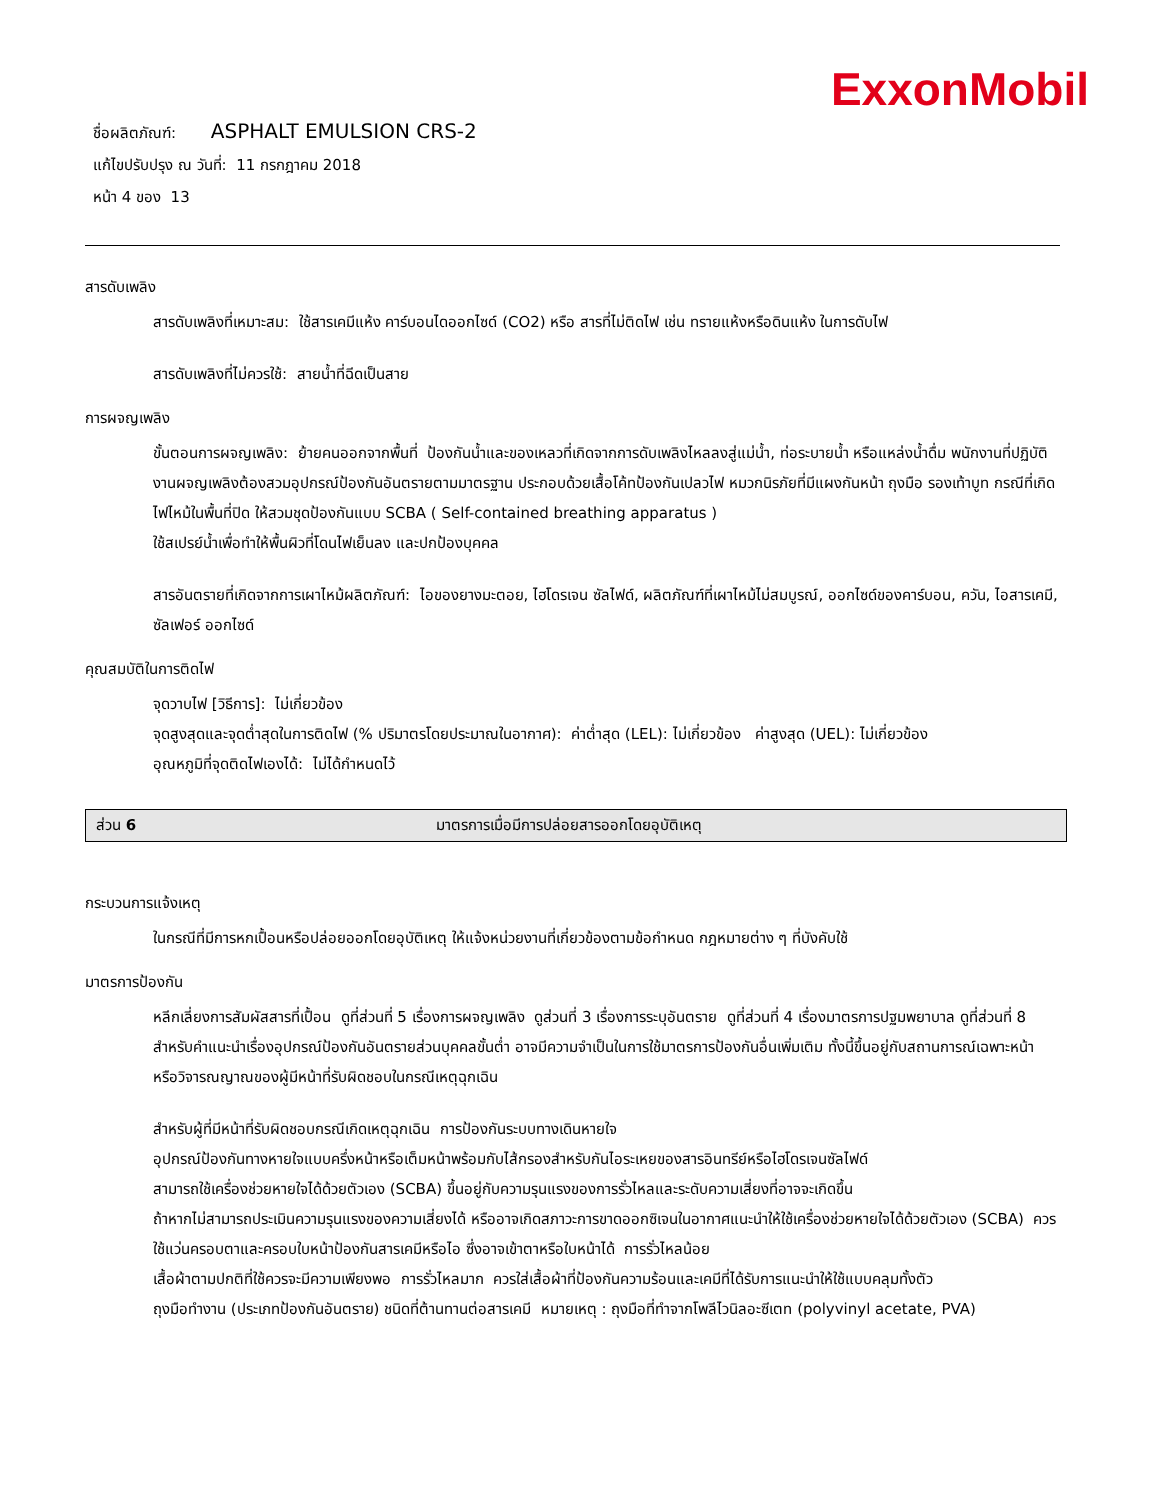ExxonMobil
ชื่อผลิตภัณฑ์: ASPHALT EMULSION CRS-2
แก้ไขปรับปรุง ณ วันที่: 11 กรกฎาคม 2018
หน้า 4 ของ 13
สารดับเพลิง
สารดับเพลิงที่เหมาะสม: ใช้สารเคมีแห้ง คาร์บอนไดออกไซด์ (CO2) หรือ สารที่ไม่ติดไฟ เช่น ทรายแห้งหรือดินแห้ง ในการดับไฟ
สารดับเพลิงที่ไม่ควรใช้: สายน้ำที่ฉีดเป็นสาย
การผจญเพลิง
ขั้นตอนการผจญเพลิง: ย้ายคนออกจากพื้นที่ ป้องกันน้ำและของเหลวที่เกิดจากการดับเพลิงไหลลงสู่แม่น้ำ, ท่อระบายน้ำ หรือแหล่งน้ำดื่ม พนักงานที่ปฏิบัติงานผจญเพลิงต้องสวมอุปกรณ์ป้องกันอันตรายตามมาตรฐาน ประกอบด้วยเสื้อโค้ทป้องกันเปลวไฟ หมวกนิรภัยที่มีแผงกันหน้า ถุงมือ รองเท้าบูท กรณีที่เกิดไฟไหม้ในพื้นที่ปิด ให้สวมชุดป้องกันแบบ SCBA ( Self-contained breathing apparatus )
ใช้สเปรย์น้ำเพื่อทำให้พื้นผิวที่โดนไฟเย็นลง และปกป้องบุคคล
สารอันตรายที่เกิดจากการเผาไหม้ผลิตภัณฑ์: ไอของยางมะตอย, ไฮโดรเจน ซัลไฟด์, ผลิตภัณฑ์ที่เผาไหม้ไม่สมบูรณ์, ออกไซด์ของคาร์บอน, ควัน, ไอสารเคมี, ซัลเฟอร์ ออกไซด์
คุณสมบัติในการติดไฟ
จุดวาบไฟ [วิธีการ]: ไม่เกี่ยวข้อง
จุดสูงสุดและจุดต่ำสุดในการติดไฟ (% ปริมาตรโดยประมาณในอากาศ): ค่าต่ำสุด (LEL): ไม่เกี่ยวข้อง ค่าสูงสุด (UEL): ไม่เกี่ยวข้อง
อุณหภูมิที่จุดติดไฟเองได้: ไม่ได้กำหนดไว้
ส่วน 6 มาตรการเมื่อมีการปล่อยสารออกโดยอุบัติเหตุ
กระบวนการแจ้งเหตุ
ในกรณีที่มีการหกเปื้อนหรือปล่อยออกโดยอุบัติเหตุ ให้แจ้งหน่วยงานที่เกี่ยวข้องตามข้อกำหนด กฎหมายต่าง ๆ ที่บังคับใช้
มาตรการป้องกัน
หลีกเลี่ยงการสัมผัสสารที่เปื้อน ดูที่ส่วนที่ 5 เรื่องการผจญเพลิง ดูส่วนที่ 3 เรื่องการระบุอันตราย ดูที่ส่วนที่ 4 เรื่องมาตรการปฐมพยาบาล ดูที่ส่วนที่ 8 สำหรับคำแนะนำเรื่องอุปกรณ์ป้องกันอันตรายส่วนบุคคลขั้นต่ำ อาจมีความจำเป็นในการใช้มาตรการป้องกันอื่นเพิ่มเติม ทั้งนี้ขึ้นอยู่กับสถานการณ์เฉพาะหน้า หรือวิจารณญาณของผู้มีหน้าที่รับผิดชอบในกรณีเหตุฉุกเฉิน
สำหรับผู้ที่มีหน้าที่รับผิดชอบกรณีเกิดเหตุฉุกเฉิน การป้องกันระบบทางเดินหายใจ
อุปกรณ์ป้องกันทางหายใจแบบครึ่งหน้าหรือเต็มหน้าพร้อมกับไส้กรองสำหรับกันไอระเหยของสารอินทรีย์หรือไฮโดรเจนซัลไฟด์
สามารถใช้เครื่องช่วยหายใจได้ด้วยตัวเอง (SCBA) ขึ้นอยู่กับความรุนแรงของการรั่วไหลและระดับความเสี่ยงที่อาจจะเกิดขึ้น
ถ้าหากไม่สามารถประเมินความรุนแรงของความเสี่ยงได้ หรืออาจเกิดสภาวะการขาดออกซิเจนในอากาศแนะนำให้ใช้เครื่องช่วยหายใจได้ด้วยตัวเอง (SCBA) ควรใช้แว่นครอบตาและครอบใบหน้าป้องกันสารเคมีหรือไอ ซึ่งอาจเข้าตาหรือใบหน้าได้ การรั่วไหลน้อย
เสื้อผ้าตามปกติที่ใช้ควรจะมีความเพียงพอ การรั่วไหลมาก ควรใส่เสื้อผ้าที่ป้องกันความร้อนและเคมีที่ได้รับการแนะนำให้ใช้แบบคลุมทั้งตัว
ถุงมือทำงาน (ประเภทป้องกันอันตราย) ชนิดที่ต้านทานต่อสารเคมี หมายเหตุ : ถุงมือที่ทำจากโพลีไวนิลอะซีเตท (polyvinyl acetate, PVA)